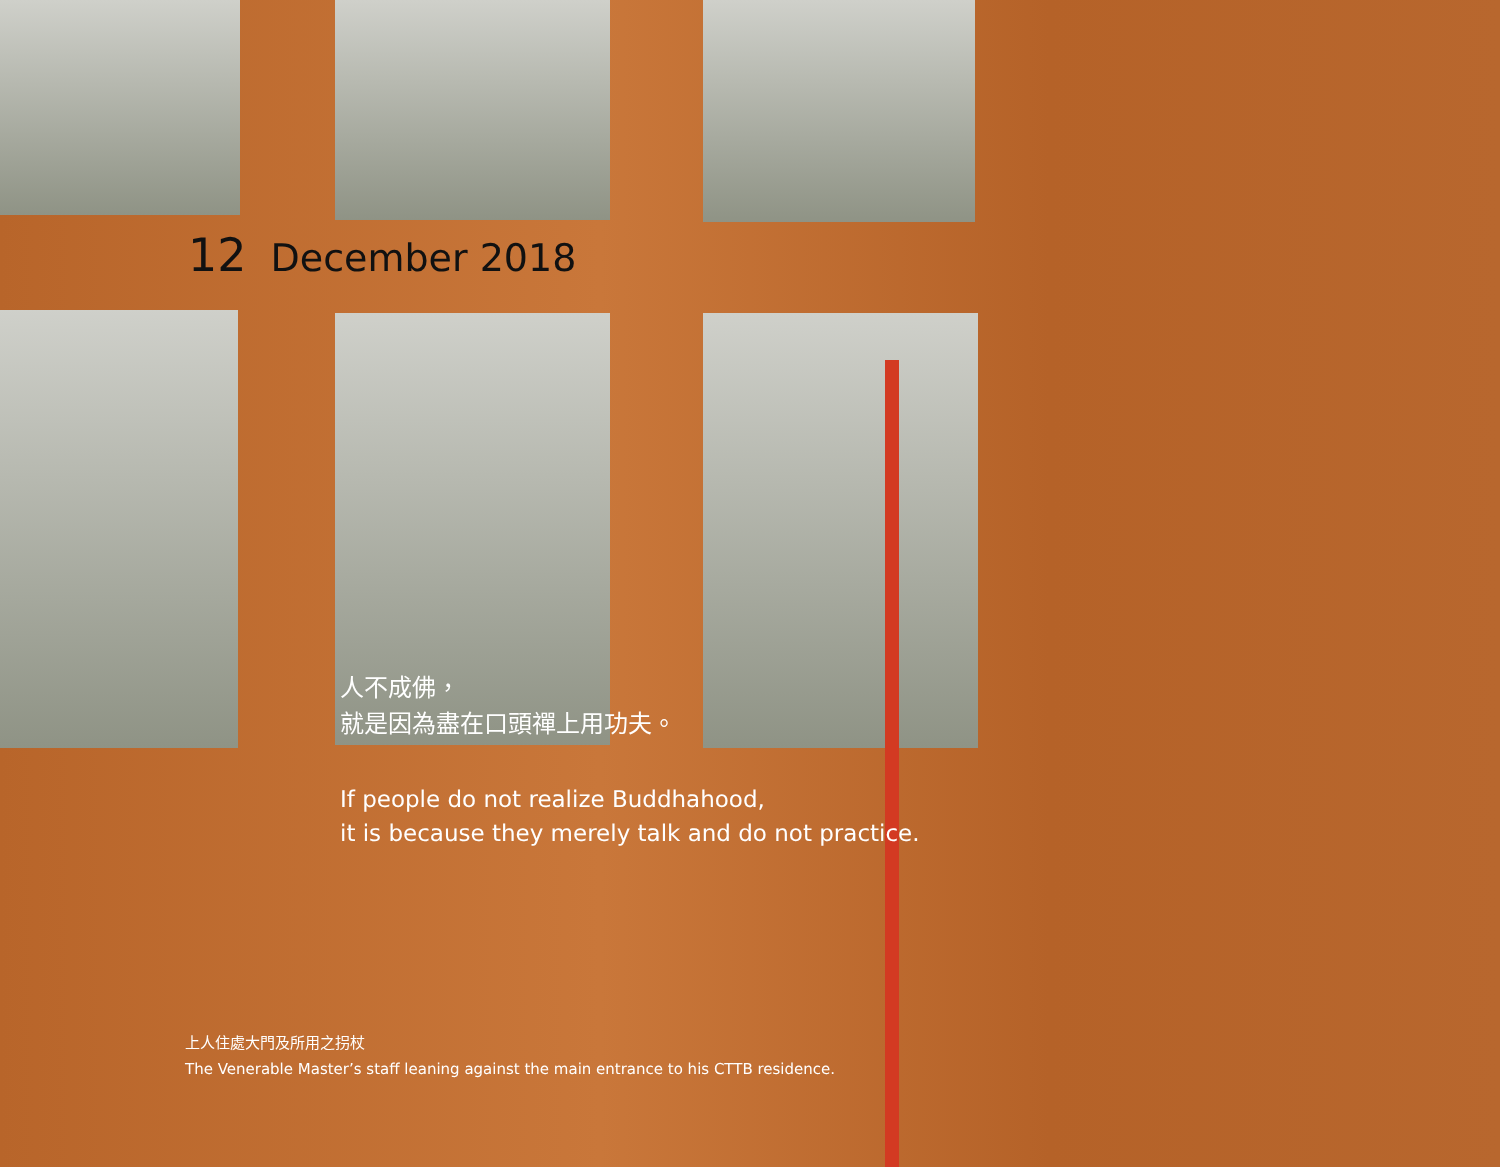12 December 2018
人不成佛，
就是因為盡在口頭禪上用功夫。
If people do not realize Buddhahood,
it is because they merely talk and do not practice.
上人住處大門及所用之拐杖
The Venerable Master’s staff leaning against the main entrance to his CTTB residence.